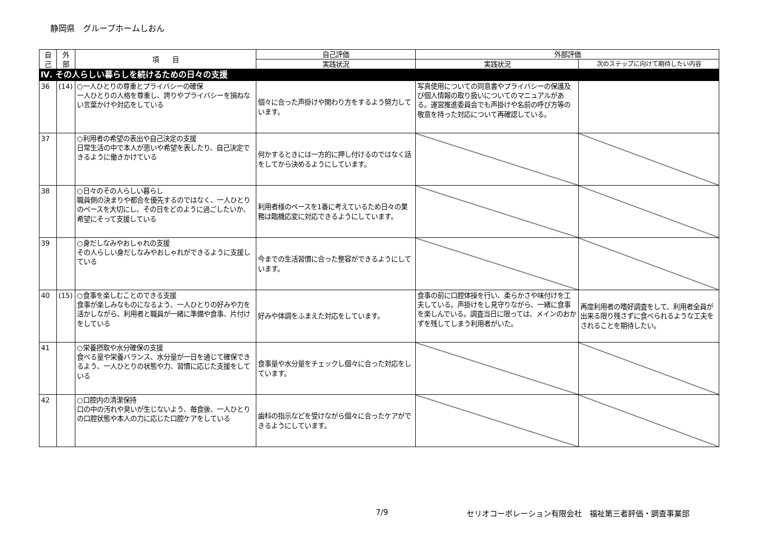静岡県　グループホームしおん
| 自 己 | 外 部 | 項 目 | 自己評価 | 外部評価 | |
| --- | --- | --- | --- | --- | --- |
| | | | 実践状況 | 実践状況 | 次のステップに向けて期待したい内容 |
| Ⅳ. その人らしい暮らしを続けるための日々の支援 | | | | | |
| 36 | (14) | ○一人ひとりの尊重とプライバシーの確保 一人ひとりの人格を尊重し、誇りやプライバシーを損ねない言葉かけや対応をしている | 個々に合った声掛けや関わり方をするよう努力しています。 | 写真使用についての同意書やプライバシーの保護及び個人情報の取り扱いについてのマニュアルがある。運営推進委員会でも声掛けや名前の呼び方等の敬意を持った対応について再確認している。 | |
| 37 | | ○利用者の希望の表出や自己決定の支援 日常生活の中で本人が思いや希望を表したり、自己決定できるように働きかけている | 何かするときには一方的に押し付けるのではなく話をしてから決めるようにしています。 | | |
| 38 | | ○日々のその人らしい暮らし 職員側の決まりや都合を優先するのではなく、一人ひとりのペースを大切にし、その日をどのように過ごしたいか、希望にそって支援している | 利用者様のペースを1番に考えているため日々の業務は臨機応変に対応できるようにしています。 | | |
| 39 | | ○身だしなみやおしゃれの支援 その人らしい身だしなみやおしゃれができるように支援している | 今までの生活習慣に合った整容ができるようにしています。 | | |
| 40 | (15) | ○食事を楽しむことのできる支援 食事が楽しみなものになるよう、一人ひとりの好みや力を活かしながら、利用者と職員が一緒に準備や食事、片付けをしている | 好みや体調をふまえた対応をしています。 | 食事の前に口腔体操を行い、柔らかさや味付けを工夫している。声掛けをし見守りながら、一緒に食事を楽しんでいる。調査当日に限っては、メインのおかずを残してしまう利用者がいた。 | 再度利用者の嗜好調査をして、利用者全員が出来る限り残さずに食べられるような工夫をされることを期待したい。 |
| 41 | | ○栄養摂取や水分確保の支援 食べる量や栄養バランス、水分量が一日を通じて確保できるよう、一人ひとりの状態や力、習慣に応じた支援をしている | 食事量や水分量をチェックし個々に合った対応をしています。 | | |
| 42 | | ○口腔内の清潔保持 口の中の汚れや臭いが生じないよう、毎食後、一人ひとりの口腔状態や本人の力に応じた口腔ケアをしている | 歯科の指示などを受けながら個々に合ったケアができるようにしています。 | | |
7/9
セリオコーポレーション有限会社　福祉第三者評価・調査事業部